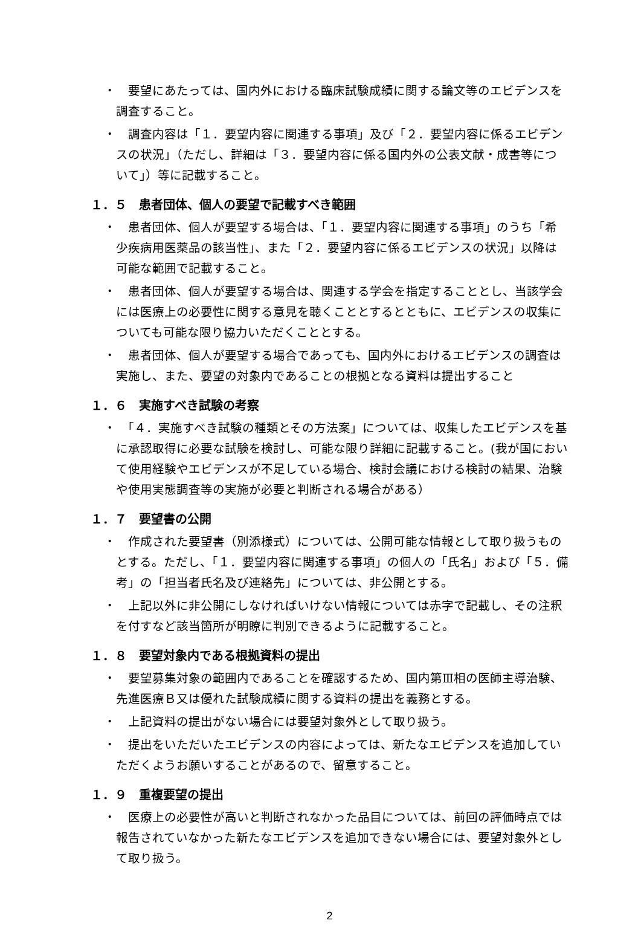・　要望にあたっては、国内外における臨床試験成績に関する論文等のエビデンスを調査すること。
・　調査内容は「１．要望内容に関連する事項」及び「２．要望内容に係るエビデンスの状況」（ただし、詳細は「３．要望内容に係る国内外の公表文献・成書等について」）等に記載すること。
１．５　患者団体、個人の要望で記載すべき範囲
・　患者団体、個人が要望する場合は、「１．要望内容に関連する事項」のうち「希少疾病用医薬品の該当性」、また「２．要望内容に係るエビデンスの状況」以降は可能な範囲で記載すること。
・　患者団体、個人が要望する場合は、関連する学会を指定することとし、当該学会には医療上の必要性に関する意見を聴くこととするとともに、エビデンスの収集についても可能な限り協力いただくこととする。
・　患者団体、個人が要望する場合であっても、国内外におけるエビデンスの調査は実施し、また、要望の対象内であることの根拠となる資料は提出すること
１．６　実施すべき試験の考察
・　「４．実施すべき試験の種類とその方法案」については、収集したエビデンスを基に承認取得に必要な試験を検討し、可能な限り詳細に記載すること。(我が国において使用経験やエビデンスが不足している場合、検討会議における検討の結果、治験や使用実態調査等の実施が必要と判断される場合がある）
１．７　要望書の公開
・　作成された要望書（別添様式）については、公開可能な情報として取り扱うものとする。ただし、「１．要望内容に関連する事項」の個人の「氏名」および「５．備考」の「担当者氏名及び連絡先」については、非公開とする。
・　上記以外に非公開にしなければいけない情報については赤字で記載し、その注釈を付すなど該当箇所が明瞭に判別できるように記載すること。
１．８　要望対象内である根拠資料の提出
・　要望募集対象の範囲内であることを確認するため、国内第Ⅲ相の医師主導治験、先進医療Ｂ又は優れた試験成績に関する資料の提出を義務とする。
・　上記資料の提出がない場合には要望対象外として取り扱う。
・　提出をいただいたエビデンスの内容によっては、新たなエビデンスを追加していただくようお願いすることがあるので、留意すること。
１．９　重複要望の提出
・　医療上の必要性が高いと判断されなかった品目については、前回の評価時点では報告されていなかった新たなエビデンスを追加できない場合には、要望対象外として取り扱う。
2